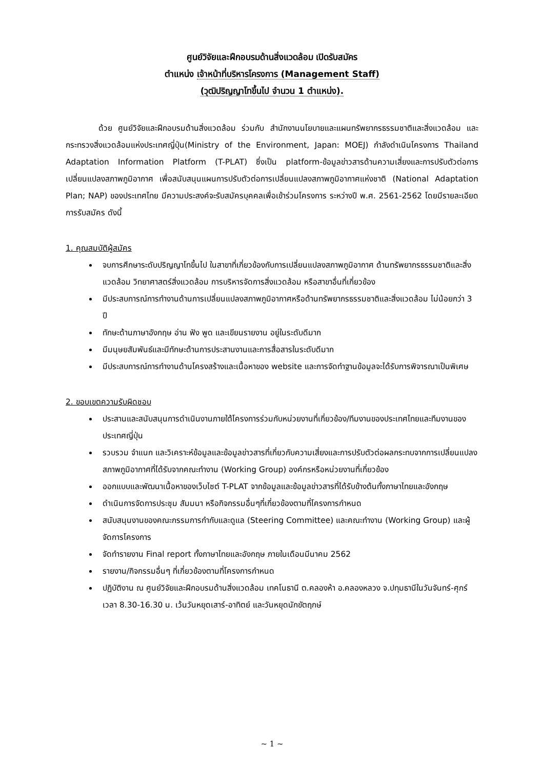ศูนย์วิจัยและฝึกอบรมด้านสิ่งแวดล้อม เปิดรับสมัคร
ตำแหน่ง เจ้าหน้าที่บริหารโครงการ (Management Staff)
(วุฒิปริญญาโทขึ้นไป จำนวน 1 ตำแหน่ง).
ด้วย ศูนย์วิจัยและฝึกอบรมด้านสิ่งแวดล้อม ร่วมกับ สำนักงานนโยบายและแผนทรัพยากรธรรมชาติและสิ่งแวดล้อม และกระทรวงสิ่งแวดล้อมแห่งประเทศญี่ปุ่น(Ministry of the Environment, Japan: MOEJ) กำลังดำเนินโครงการ Thailand Adaptation Information Platform (T-PLAT) ซึ่งเป็น platform-ข้อมูลข่าวสารด้านความเสี่ยงและการปรับตัวต่อการเปลี่ยนแปลงสภาพภูมิอากาศ เพื่อสนับสนุนแผนการปรับตัวต่อการเปลี่ยนแปลงสภาพภูมิอากาศแห่งชาติ (National Adaptation Plan; NAP) ของประเทศไทย มีความประสงค์จะรับสมัครบุคคลเพื่อเข้าร่วมโครงการ ระหว่างปี พ.ศ. 2561-2562 โดยมีรายละเอียดการรับสมัคร ดังนี้
1. คุณสมบัติผู้สมัคร
จบการศึกษาระดับปริญญาโทขึ้นไป ในสาขาที่เกี่ยวข้องกับการเปลี่ยนแปลงสภาพภูมิอากาศ ด้านทรัพยากรธรรมชาติและสิ่งแวดล้อม วิทยาศาสตร์สิ่งแวดล้อม การบริหารจัดการสิ่งแวดล้อม หรือสาขาอื่นที่เกี่ยวข้อง
มีประสบการณ์การทำงานด้านการเปลี่ยนแปลงสภาพภูมิอากาศหรือด้านทรัพยากรธรรมชาติและสิ่งแวดล้อม ไม่น้อยกว่า 3 ปี
ทักษะด้านภาษาอังกฤษ อ่าน ฟัง พูด และเขียนรายงาน อยู่ในระดับดีมาก
มีมนุษยสัมพันธ์และมีทักษะด้านการประสานงานและการสื่อสารในระดับดีมาก
มีประสบการณ์การทำงานด้านโครงสร้างและเนื้อหาของ website และการจัดทำฐานข้อมูลจะได้รับการพิจารณาเป็นพิเศษ
2. ขอบเขตความรับผิดชอบ
ประสานและสนับสนุนการดำเนินงานภายใต้โครงการร่วมกับหน่วยงานที่เกี่ยวข้อง/ทีมงานของประเทศไทยและทีมงานของประเทศญี่ปุ่น
รวบรวม จำแนก และวิเคราะห์ข้อมูลและข้อมูลข่าวสารที่เกี่ยวกับความเสี่ยงและการปรับตัวต่อผลกระทบจากการเปลี่ยนแปลงสภาพภูมิอากาศที่ได้รับจากคณะทำงาน (Working Group) องค์กรหรือหน่วยงานที่เกี่ยวข้อง
ออกแบบและพัฒนาเนื้อหาของเว็บไซต์ T-PLAT จากข้อมูลและข้อมูลข่าวสารที่ได้รับข้างต้นทั้งภาษาไทยและอังกฤษ
ดำเนินการจัดการประชุม สัมมนา หรือกิจกรรมอื่นๆที่เกี่ยวข้องตามที่โครงการกำหนด
สนับสนุนงานของคณะกรรมการกำกับและดูแล (Steering Committee) และคณะทำงาน (Working Group) และผู้จัดการโครงการ
จัดทำรายงาน Final report ทั้งภาษาไทยและอังกฤษ ภายในเดือนมีนาคม 2562
รายงาน/กิจกรรมอื่นๆ ที่เกี่ยวข้องตามที่โครงการกำหนด
ปฏิบัติงาน ณ ศูนย์วิจัยและฝึกอบรมด้านสิ่งแวดล้อม เทคโนธานี ต.คลองห้า อ.คลองหลวง จ.ปทุมธานีในวันจันทร์-ศุกร์ เวลา 8.30-16.30 น. เว้นวันหยุดเสาร์-อาทิตย์ และวันหยุดนักขัตฤกษ์
~ 1 ~